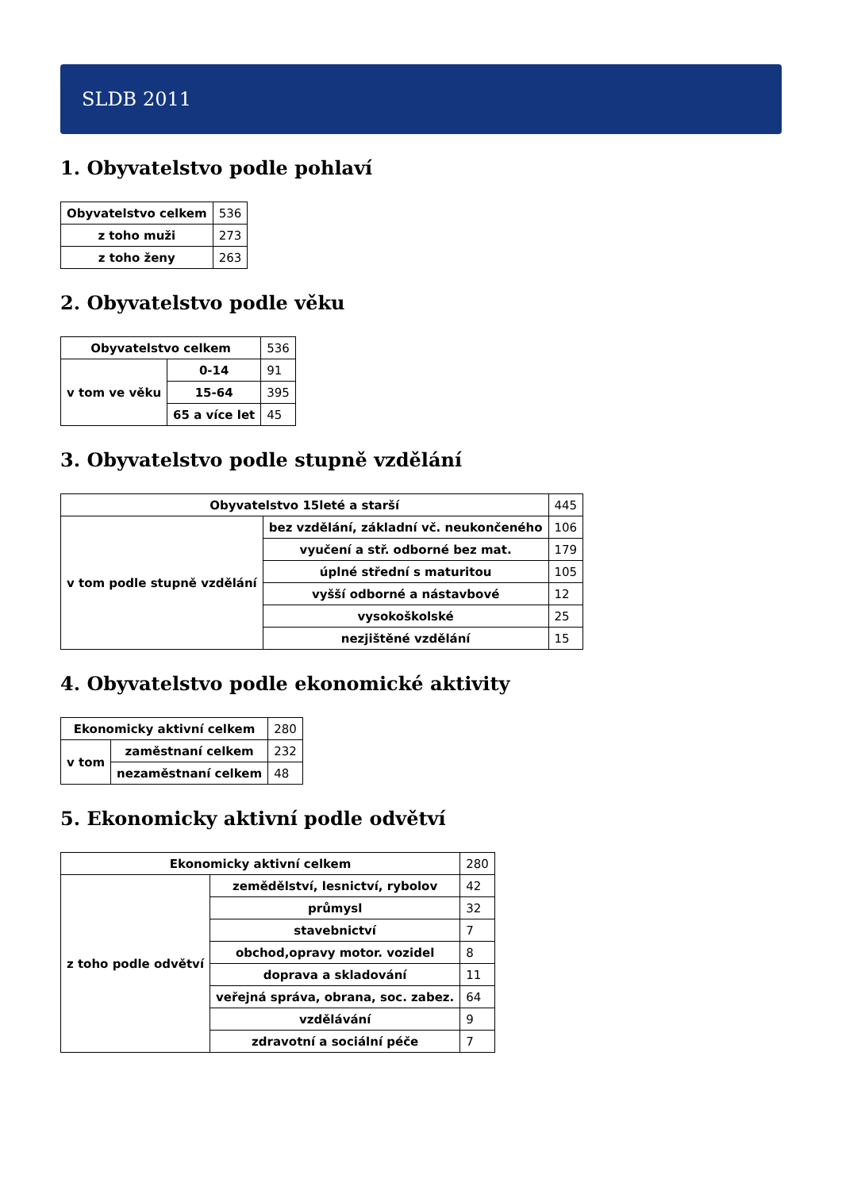SLDB 2011
1. Obyvatelstvo podle pohlaví
| Obyvatelstvo celkem | 536 |
| z toho muži | 273 |
| z toho ženy | 263 |
2. Obyvatelstvo podle věku
| Obyvatelstvo celkem | | 536 |
| v tom ve věku | 0-14 | 91 |
| | 15-64 | 395 |
| | 65 a více let | 45 |
3. Obyvatelstvo podle stupně vzdělání
| Obyvatelstvo 15leté a starší | | 445 |
| v tom podle stupně vzdělání | bez vzdělání, základní vč. neukončeného | 106 |
| | vyučení a stř. odborné bez mat. | 179 |
| | úplné střední s maturitou | 105 |
| | vyšší odborné a nástavbové | 12 |
| | vysokoškolské | 25 |
| | nezjištěné vzdělání | 15 |
4. Obyvatelstvo podle ekonomické aktivity
| Ekonomicky aktivní celkem | | 280 |
| v tom | zaměstnaní celkem | 232 |
| | nezaměstnaní celkem | 48 |
5. Ekonomicky aktivní podle odvětví
| Ekonomicky aktivní celkem | | 280 |
| z toho podle odvětví | zemědělství, lesnictví, rybolov | 42 |
| | průmysl | 32 |
| | stavebnictví | 7 |
| | obchod,opravy motor. vozidel | 8 |
| | doprava a skladování | 11 |
| | veřejná správa, obrana, soc. zabez. | 64 |
| | vzdělávání | 9 |
| | zdravotní a sociální péče | 7 |